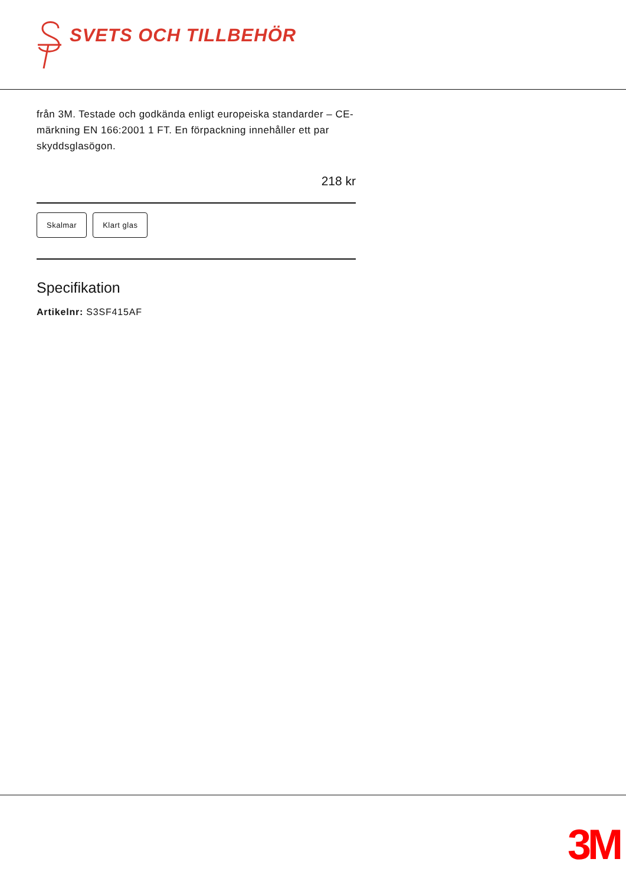SVETS OCH TILLBEHÖR
från 3M. Testade och godkända enligt europeiska standarder – CE-märkning EN 166:2001 1 FT. En förpackning innehåller ett par skyddsglasögon.
218 kr
Skalmar Klart glas
Specifikation
Artikelnr: S3SF415AF
3M